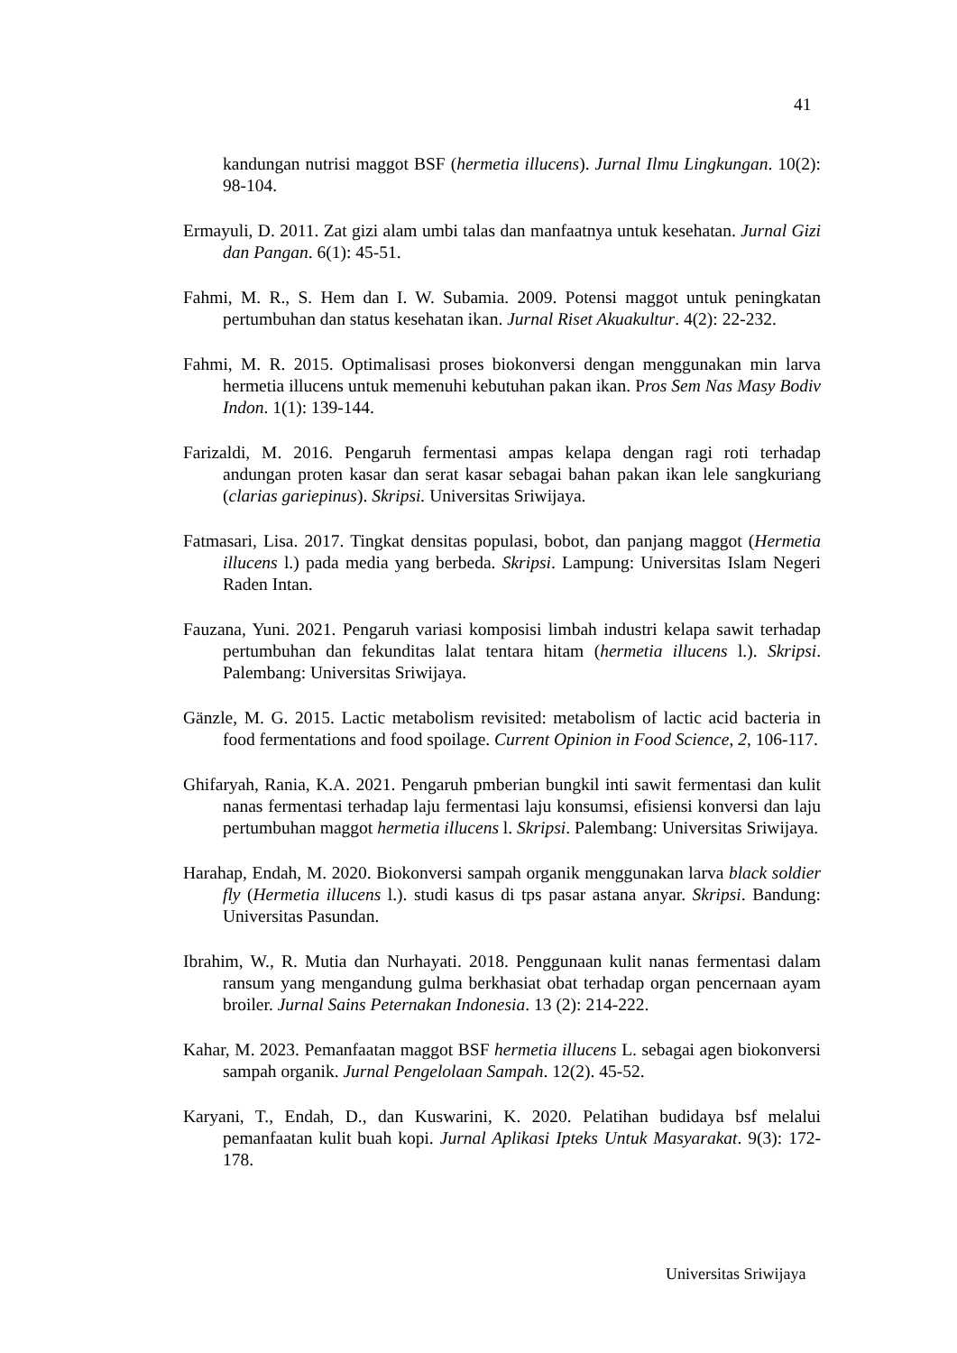41
kandungan nutrisi maggot BSF (hermetia illucens). Jurnal Ilmu Lingkungan. 10(2): 98-104.
Ermayuli, D. 2011. Zat gizi alam umbi talas dan manfaatnya untuk kesehatan. Jurnal Gizi dan Pangan. 6(1): 45-51.
Fahmi, M. R., S. Hem dan I. W. Subamia. 2009. Potensi maggot untuk peningkatan pertumbuhan dan status kesehatan ikan. Jurnal Riset Akuakultur. 4(2): 22-232.
Fahmi, M. R. 2015. Optimalisasi proses biokonversi dengan menggunakan min larva hermetia illucens untuk memenuhi kebutuhan pakan ikan. Pros Sem Nas Masy Bodiv Indon. 1(1): 139-144.
Farizaldi, M. 2016. Pengaruh fermentasi ampas kelapa dengan ragi roti terhadap andungan proten kasar dan serat kasar sebagai bahan pakan ikan lele sangkuriang (clarias gariepinus). Skripsi. Universitas Sriwijaya.
Fatmasari, Lisa. 2017. Tingkat densitas populasi, bobot, dan panjang maggot (Hermetia illucens l.) pada media yang berbeda. Skripsi. Lampung: Universitas Islam Negeri Raden Intan.
Fauzana, Yuni. 2021. Pengaruh variasi komposisi limbah industri kelapa sawit terhadap pertumbuhan dan fekunditas lalat tentara hitam (hermetia illucens l.). Skripsi. Palembang: Universitas Sriwijaya.
Gänzle, M. G. 2015. Lactic metabolism revisited: metabolism of lactic acid bacteria in food fermentations and food spoilage. Current Opinion in Food Science, 2, 106-117.
Ghifaryah, Rania, K.A. 2021. Pengaruh pmberian bungkil inti sawit fermentasi dan kulit nanas fermentasi terhadap laju fermentasi laju konsumsi, efisiensi konversi dan laju pertumbuhan maggot hermetia illucens l. Skripsi. Palembang: Universitas Sriwijaya.
Harahap, Endah, M. 2020. Biokonversi sampah organik menggunakan larva black soldier fly (Hermetia illucens l.). studi kasus di tps pasar astana anyar. Skripsi. Bandung: Universitas Pasundan.
Ibrahim, W., R. Mutia dan Nurhayati. 2018. Penggunaan kulit nanas fermentasi dalam ransum yang mengandung gulma berkhasiat obat terhadap organ pencernaan ayam broiler. Jurnal Sains Peternakan Indonesia. 13 (2): 214-222.
Kahar, M. 2023. Pemanfaatan maggot BSF hermetia illucens L. sebagai agen biokonversi sampah organik. Jurnal Pengelolaan Sampah. 12(2). 45-52.
Karyani, T., Endah, D., dan Kuswarini, K. 2020. Pelatihan budidaya bsf melalui pemanfaatan kulit buah kopi. Jurnal Aplikasi Ipteks Untuk Masyarakat. 9(3): 172-178.
Universitas Sriwijaya